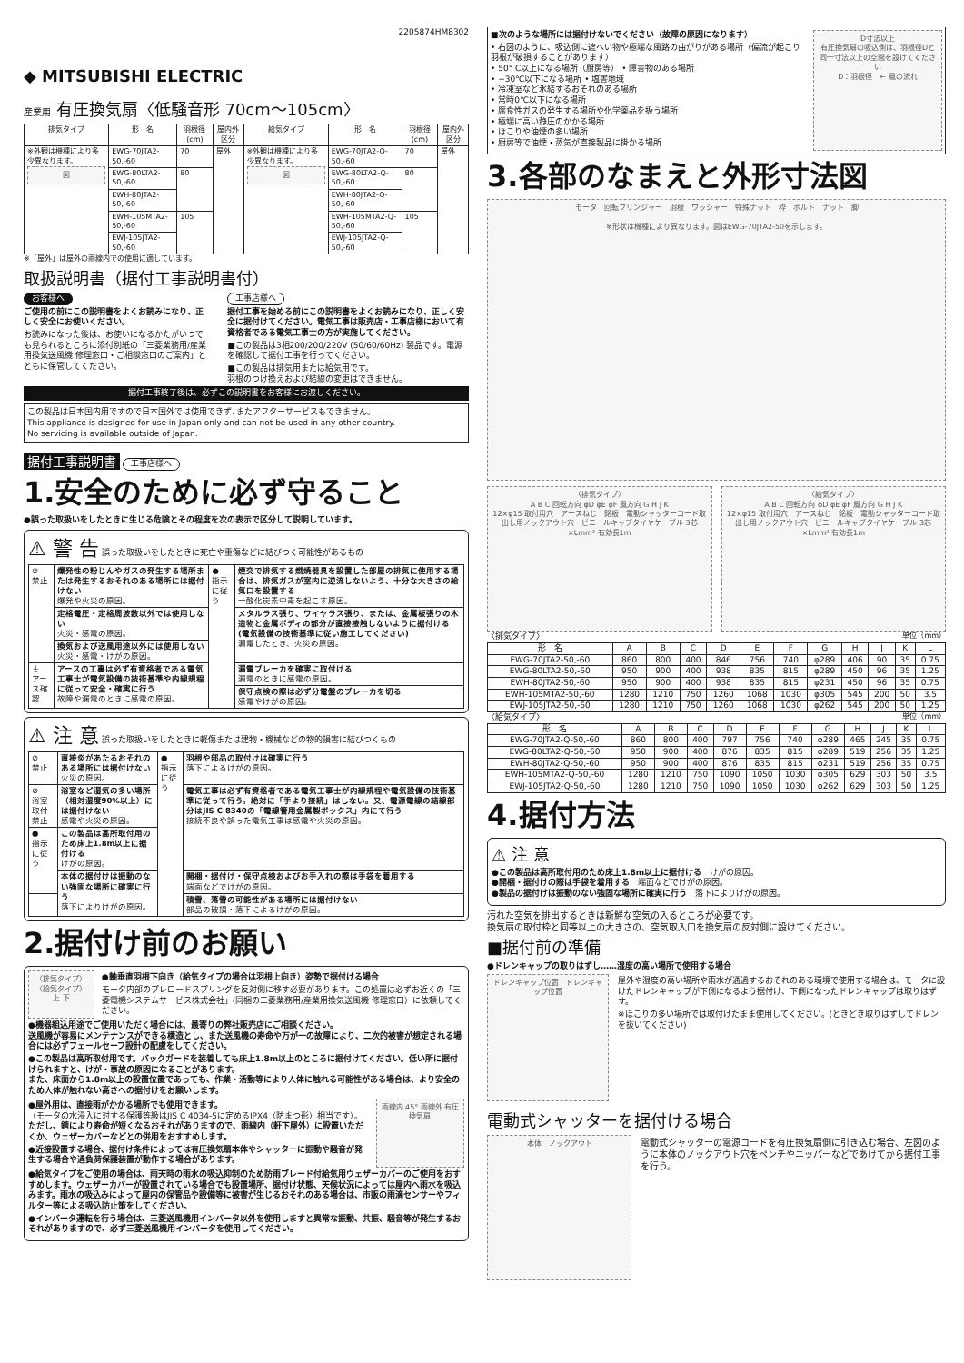2205874HM8302
◆ MITSUBISHI ELECTRIC
産業用 有圧換気扇〈低騒音形 70cm～105cm〉
| 排気タイプ | 形 名 | 羽根径(cm) | 屋内外区分 | 給気タイプ | 形 名 | 羽根径(cm) | 屋内外区分 |
| --- | --- | --- | --- | --- | --- | --- | --- |
| ※外観は機種により多少異なります。 図 | EWG-70JTA2-50,-60 | 70 | 屋外 | ※外観は機種により多少異なります。 図 | EWG-70JTA2-Q-50,-60 | 70 | 屋外 |
| | EWG-80LTA2-50,-60 | 80 | | | EWG-80LTA2-Q-50,-60 | 80 | |
| | EWH-80JTA2-50,-60 | | | | EWH-80JTA2-Q-50,-60 | | |
| | EWH-105MTA2-50,-60 | 105 | | | EWH-105MTA2-Q-50,-60 | 105 | |
| | EWJ-105JTA2-50,-60 | | | | EWJ-105JTA2-Q-50,-60 | | |
※「屋外」は屋外の雨線内での使用に適しています。
取扱説明書（据付工事説明書付）
お客様へ
ご使用の前にこの説明書をよくお読みになり、正しく安全にお使いください。
お読みになった後は、お使いになるかたがいつでも見られるところに添付別紙の「三菱業務用/産業用換気送風機 修理窓口・ご相談窓口のご案内」とともに保管してください。
工事店様へ
据付工事を始める前にこの説明書をよくお読みになり、正しく安全に据付けてください。電気工事は販売店・工事店様において有資格者である電気工事士の方が実施してください。
■この製品は3相200/200/220V (50/60/60Hz) 製品です。電源を確認して据付工事を行ってください。
■この製品は排気用または給気用です。
羽根のつけ換えおよび結線の変更はできません。
据付工事終了後は、必ずこの説明書をお客様にお渡しください。
この製品は日本国内用ですので日本国外では使用できず､またアフターサービスもできません。
This appliance is designed for use in Japan only and can not be used in any other country.
No servicing is available outside of Japan.
据付工事説明書 工事店様へ
1.安全のために必ず守ること
●誤った取扱いをしたときに生じる危険とその程度を次の表示で区分して説明しています。
⚠ 警 告 誤った取扱いをしたときに死亡や重傷などに結びつく可能性があるもの
| ⊘ 禁止 | 爆発性の粉じんやガスの発生する場所または発生するおそれのある場所には据付けない 爆発や火災の原因。 | ● 指示に従う | 煙突で排気する燃焼器具を設置した部屋の排気に使用する場合は、排気ガスが室内に逆流しないよう、十分な大きさの給気口を設置する 一酸化炭素中毒を起こす原因。 |
| | 定格電圧・定格周波数以外では使用しない 火災・感電の原因。 | | メタルラス張り、ワイヤラス張り、または、金属板張りの木造物と金属ボディの部分が直接接触しないように据付ける(電気設備の技術基準に従い施工してください) 漏電したとき、火災の原因。 |
| | 換気および送風用途以外には使用しない 火災・感電・けがの原因。 | | |
| ⏚ アース確認 | アースの工事は必ず有資格者である電気工事士が電気設備の技術基準や内線規程に従って安全・確実に行う 故障や漏電のときに感電の原因。 | | 漏電ブレーカを確実に取付ける 漏電のときに感電の原因。 |
| | | | 保守点検の際は必ず分電盤のブレーカを切る 感電やけがの原因。 |
⚠ 注 意 誤った取扱いをしたときに軽傷または建物・機械などの物的損害に結びつくもの
| ⊘ 禁止 | 直接炎があたるおそれのある場所には据付けない 火災の原因。 | ● 指示に従う | 羽根や部品の取付けは確実に行う 落下によるけがの原因。 |
| ⊘ 浴室取付禁止 | 浴室など湿気の多い場所（相対湿度90%以上）には据付けない 感電や火災の原因。 | | 電気工事は必ず有資格者である電気工事士が内線規程や電気設備の技術基準に従って行う。絶対に「手より接続」はしない。又、電源電線の結線部分はJIS C 8340の「電線管用金属製ボックス」内にて行う 接続不良や誤った電気工事は感電や火災の原因。 |
| ● 指示に従う | この製品は高所取付用のため床上1.8m以上に据付ける けがの原因。 | | |
| | 本体の据付けは振動のない強固な場所に確実に行う 落下によりけがの原因。 | | 開梱・据付け・保守点検およびお手入れの際は手袋を着用する 端面などでけがの原因。 |
| | | | 積雪、落雪の可能性がある場所には据付けない 部品の破損・落下によるけがの原因。 |
2.据付け前のお願い
〈排気タイプ〉〈給気タイプ〉
上 下
●軸垂直羽根下向き（給気タイプの場合は羽根上向き）姿勢で据付ける場合
モータ内部のプレロードスプリングを反対側に移す必要があります。この処置は必ずお近くの「三菱電機システムサービス株式会社」(同梱の三菱業務用/産業用換気送風機 修理窓口）に依頼してください。
●機器組込用途でご使用いただく場合には、最寄りの弊社販売店にご相談ください。
送風機が容易にメンテナンスができる構造とし、また送風機の寿命や万が一の故障により、二次的被害が想定される場合には必ずフェールセーフ設計の配慮をしてください。
●この製品は高所取付用です。バックガードを装着しても床上1.8m以上のところに据付けてください。低い所に据付けられますと、けが・事故の原因になることがあります。
また、床面から1.8m以上の設置位置であっても、作業・活動等により人体に触れる可能性がある場合は、より安全のため人体が触れない高さへの据付けをお願いします。
●屋外用は、直接雨がかかる場所でも使用できます。
（モータの水浸入に対する保護等級はJIS C 4034-5に定めるIPX4（防まつ形）相当です）。
ただし、錆により寿命が短くなるおそれがありますので、雨線内（軒下屋外）に設置いただくか、ウェザーカバーなどとの併用をおすすめします。
●近接設置する場合、据付け条件によっては有圧換気扇本体やシャッターに振動や騒音が発生する場合や過負荷保護装置が動作する場合があります。
雨線内 45° 雨線外 有圧換気扇
●給気タイプをご使用の場合は、雨天時の雨水の吸込抑制のため防雨ブレード付給気用ウェザーカバーのご使用をおすすめします。ウェザーカバーが設置されている場合でも設置場所、据付け状態、天候状況によっては屋内へ雨水を吸込みます。雨水の吸込みによって屋内の保管品や設備等に被害が生じるおそれのある場合は、市販の雨滴センサーやフィルター等による吸込防止策をしてください。
●インバータ運転を行う場合は、三菱送風機用インバータ以外を使用しますと異常な振動、共振、騒音等が発生するおそれがありますので、必ず三菱送風機用インバータを使用してください。
■次のような場所には据付けないでください（故障の原因になります）
• 右図のように、吸込側に遮へい物や極端な風路の曲がりがある場所（偏流が起こり羽根が破損することがあります）
• 50° C以上になる場所（厨房等） • 障害物のある場所
• −30℃以下になる場所 • 塩害地域
• 冷凍室など氷結するおそれのある場所
• 常時0℃以下になる場所
• 腐食性ガスの発生する場所や化学薬品を扱う場所
• 極端に高い静圧のかかる場所
• ほこりや油煙の多い場所
• 厨房等で油煙・蒸気が直接製品に掛かる場所
D寸法以上
有圧換気扇の吸込側は、羽根径Dと同一寸法以上の空間を設けてください
D：羽根径　← 風の流れ
3.各部のなまえと外形寸法図
モータ　回転フリンジャー　羽根　ワッシャー　特殊ナット　枠　ボルト　ナット　脚
※形状は機種により異なります。図はEWG-70JTA2-50を示します。
〈排気タイプ〉
A B C 回転方向 φD φE φF 風方向 G H J K
12×φ15 取付用穴　アースねじ　銘板　電動シャッターコード取出し用ノックアウト穴　ビニールキャブタイヤケーブル 3芯×Lmm² 有効長1m
〈給気タイプ〉
A B C 回転方向 φD φE φF 風方向 G H J K
12×φ15 取付用穴　アースねじ　銘板　電動シャッターコード取出し用ノックアウト穴　ビニールキャブタイヤケーブル 3芯×Lmm² 有効長1m
〈排気タイプ〉 単位（mm）
| 形 名 | A | B | C | D | E | F | G | H | J | K | L |
| --- | --- | --- | --- | --- | --- | --- | --- | --- | --- | --- | --- |
| EWG-70JTA2-50,-60 | 860 | 800 | 400 | 846 | 756 | 740 | φ289 | 406 | 90 | 35 | 0.75 |
| EWG-80LTA2-50,-60 | 950 | 900 | 400 | 938 | 835 | 815 | φ289 | 450 | 96 | 35 | 1.25 |
| EWH-80JTA2-50,-60 | 950 | 900 | 400 | 938 | 835 | 815 | φ231 | 450 | 96 | 35 | 0.75 |
| EWH-105MTA2-50,-60 | 1280 | 1210 | 750 | 1260 | 1068 | 1030 | φ305 | 545 | 200 | 50 | 3.5 |
| EWJ-105JTA2-50,-60 | 1280 | 1210 | 750 | 1260 | 1068 | 1030 | φ262 | 545 | 200 | 50 | 1.25 |
〈給気タイプ〉 単位（mm）
| 形 名 | A | B | C | D | E | F | G | H | J | K | L |
| --- | --- | --- | --- | --- | --- | --- | --- | --- | --- | --- | --- |
| EWG-70JTA2-Q-50,-60 | 860 | 800 | 400 | 797 | 756 | 740 | φ289 | 465 | 245 | 35 | 0.75 |
| EWG-80LTA2-Q-50,-60 | 950 | 900 | 400 | 876 | 835 | 815 | φ289 | 519 | 256 | 35 | 1.25 |
| EWH-80JTA2-Q-50,-60 | 950 | 900 | 400 | 876 | 835 | 815 | φ231 | 519 | 256 | 35 | 0.75 |
| EWH-105MTA2-Q-50,-60 | 1280 | 1210 | 750 | 1090 | 1050 | 1030 | φ305 | 629 | 303 | 50 | 3.5 |
| EWJ-105JTA2-Q-50,-60 | 1280 | 1210 | 750 | 1090 | 1050 | 1030 | φ262 | 629 | 303 | 50 | 1.25 |
4.据付方法
⚠ 注 意
●この製品は高所取付用のため床上1.8m以上に据付ける　けがの原因。
●開梱・据付けの際は手袋を着用する　端面などでけがの原因。
●製品の据付けは振動のない強固な場所に確実に行う　落下によりけがの原因。
汚れた空気を排出するときは新鮮な空気の入るところが必要です。
換気扇の取付枠と同等以上の大きさの、空気取入口を換気扇の反対側に設けてください。
■据付前の準備
●ドレンキャップの取りはずし……湿度の高い場所で使用する場合
ドレンキャップ位置　ドレンキャップ位置
屋外や湿度の高い場所や雨水が通過するおそれのある環境で使用する場合は、モータに設けたドレンキャップが下側になるよう据付け、下側になったドレンキャップは取りはずす。
※ほこりの多い場所では取付けたまま使用してください。(ときどき取りはずしてドレンを抜いてください)
電動式シャッターを据付ける場合
本体　ノックアウト
電動式シャッターの電源コードを有圧換気扇側に引き込む場合、左図のように本体のノックアウト穴をペンチやニッパーなどであけてから据付工事を行う。